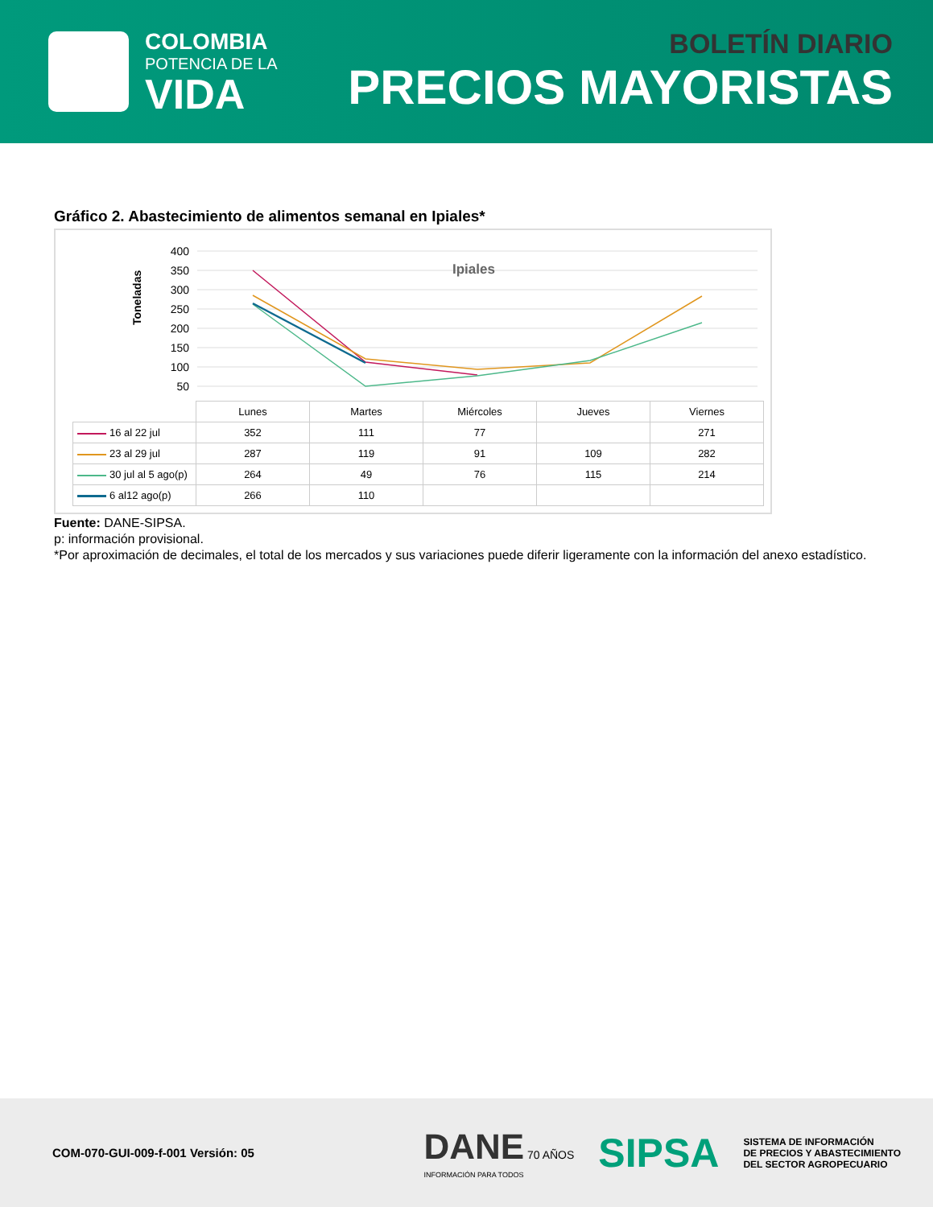COLOMBIA
POTENCIA DE LA
VIDA
BOLETÍN DIARIO
PRECIOS MAYORISTAS
Gráfico 2. Abastecimiento de alimentos semanal en Ipiales*
Toneladas
400
350
300
250
200
150
100
50
Ipiales
| | Lunes | Martes | Miércoles | Jueves | Viernes |
| 16 al 22 jul | 352 | 111 | 77 | | 271 |
| 23 al 29 jul | 287 | 119 | 91 | 109 | 282 |
| 30 jul al 5 ago(p) | 264 | 49 | 76 | 115 | 214 |
| 6 al12 ago(p) | 266 | 110 | | | |
Fuente: DANE-SIPSA.
p: información provisional.
*Por aproximación de decimales, el total de los mercados y sus variaciones puede diferir ligeramente con la información del anexo estadístico.
COM-070-GUI-009-f-001 Versión: 05
DANE 70 AÑOS
INFORMACIÓN PARA TODOS
SIPSA
SISTEMA DE INFORMACIÓN
DE PRECIOS Y ABASTECIMIENTO
DEL SECTOR AGROPECUARIO